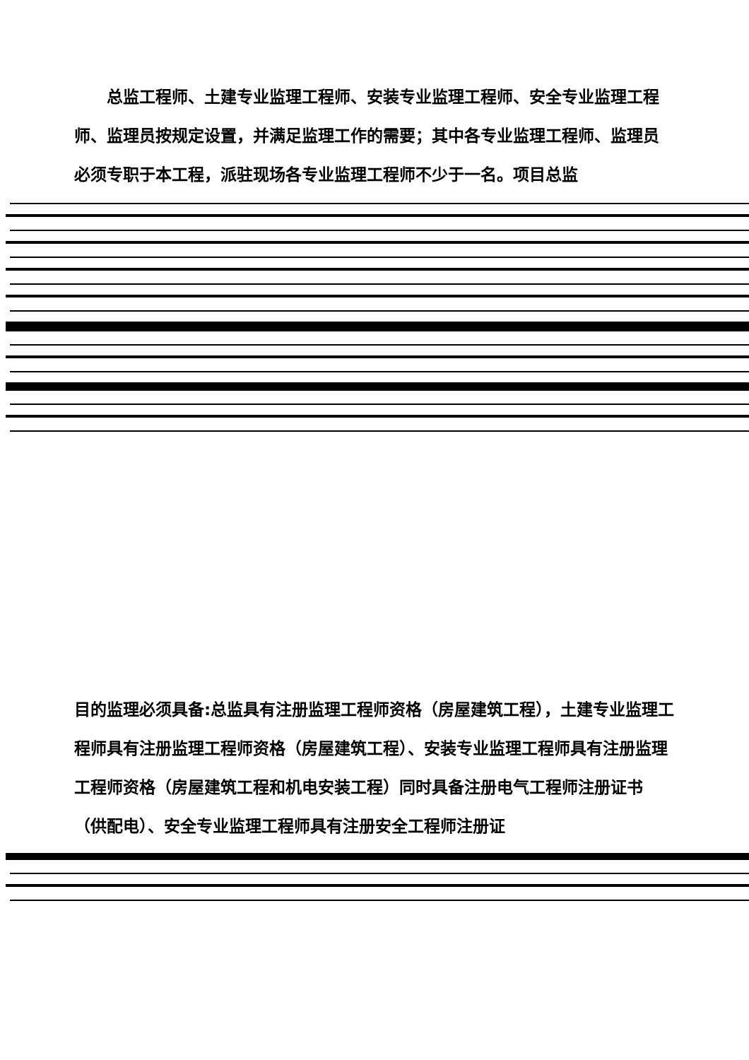总监工程师、土建专业监理工程师、安装专业监理工程师、安全专业监理工程师、监理员按规定设置，并满足监理工作的需要；其中各专业监理工程师、监理员必须专职于本工程，派驻现场各专业监理工程师不少于一名。项目总监
目的监理必须具备:总监具有注册监理工程师资格（房屋建筑工程），土建专业监理工程师具有注册监理工程师资格（房屋建筑工程）、安装专业监理工程师具有注册监理工程师资格（房屋建筑工程和机电安装工程）同时具备注册电气工程师注册证书（供配电）、安全专业监理工程师具有注册安全工程师注册证